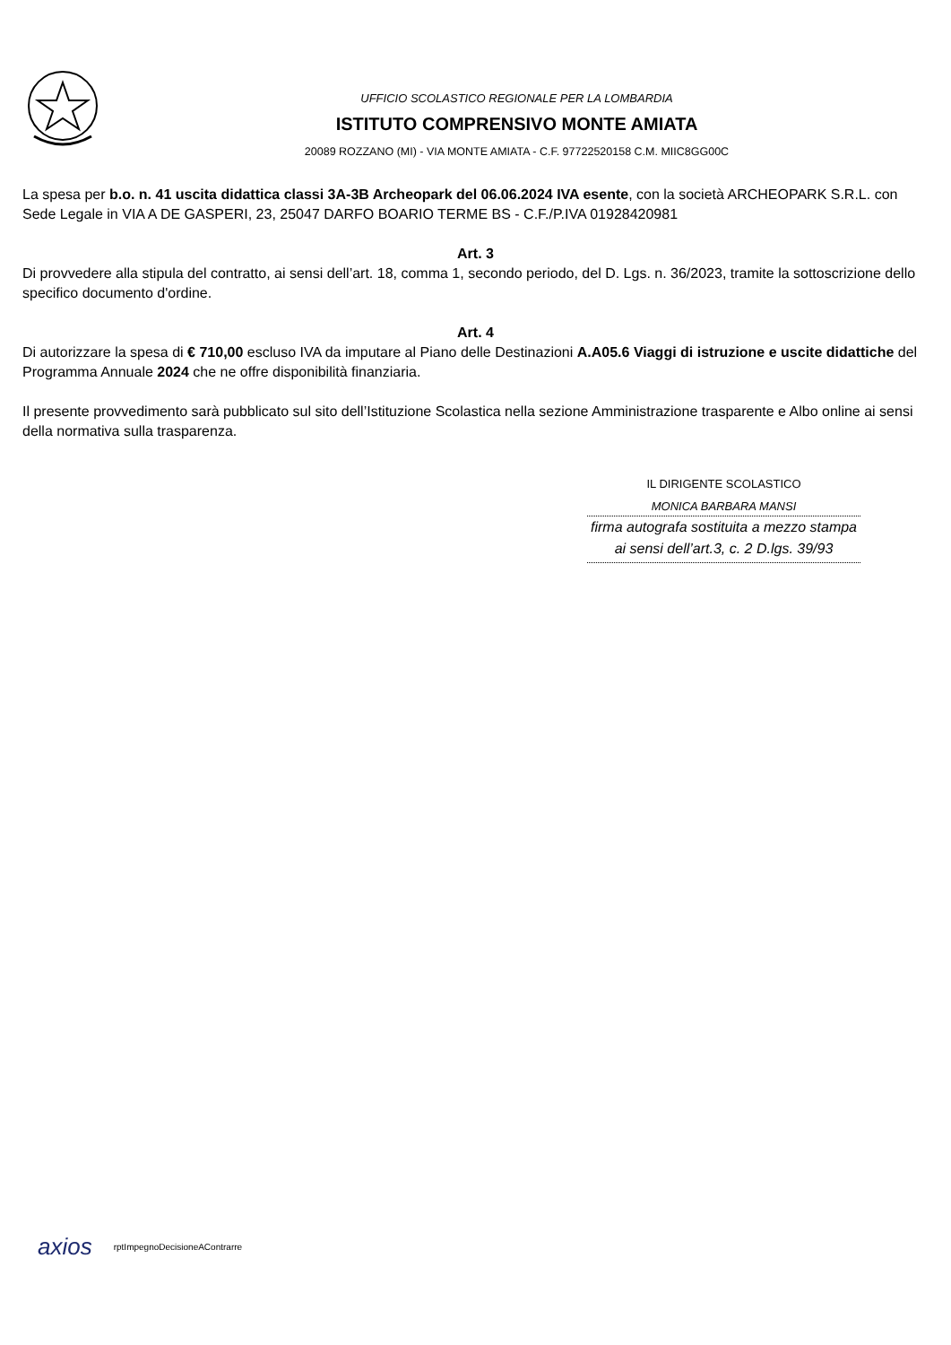UFFICIO SCOLASTICO REGIONALE PER LA LOMBARDIA
ISTITUTO COMPRENSIVO MONTE AMIATA
20089 ROZZANO (MI) - VIA MONTE AMIATA - C.F. 97722520158 C.M. MIIC8GG00C
La spesa per b.o. n. 41 uscita didattica classi 3A-3B Archeopark del 06.06.2024 IVA esente, con la società ARCHEOPARK S.R.L. con Sede Legale in VIA A DE GASPERI, 23, 25047 DARFO BOARIO TERME BS - C.F./P.IVA 01928420981
Art. 3
Di provvedere alla stipula del contratto, ai sensi dell’art. 18, comma 1, secondo periodo, del D. Lgs. n. 36/2023, tramite la sottoscrizione dello specifico documento d'ordine.
Art. 4
Di autorizzare la spesa di € 710,00 escluso IVA da imputare al Piano delle Destinazioni A.A05.6 Viaggi di istruzione e uscite didattiche del Programma Annuale 2024 che ne offre disponibilità finanziaria.
Il presente provvedimento sarà pubblicato sul sito dell’Istituzione Scolastica nella sezione Amministrazione trasparente e Albo online ai sensi della normativa sulla trasparenza.
IL DIRIGENTE SCOLASTICO
MONICA BARBARA MANSI
firma autografa sostituita a mezzo stampa
ai sensi dell’art.3, c. 2 D.lgs. 39/93
axios rptImpegnoDecisioneAContrarre